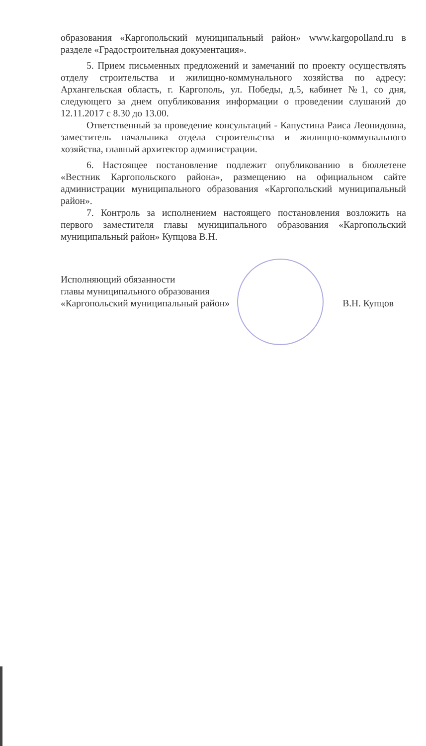образования «Каргопольский муниципальный район» www.kargopolland.ru в разделе «Градостроительная документация».
5. Прием письменных предложений и замечаний по проекту осуществлять отделу строительства и жилищно-коммунального хозяйства по адресу: Архангельская область, г. Каргополь, ул. Победы, д.5, кабинет №1, со дня, следующего за днем опубликования информации о проведении слушаний до 12.11.2017 с 8.30 до 13.00.
Ответственный за проведение консультаций - Капустина Раиса Леонидовна, заместитель начальника отдела строительства и жилищно-коммунального хозяйства, главный архитектор администрации.
6. Настоящее постановление подлежит опубликованию в бюллетене «Вестник Каргопольского района», размещению на официальном сайте администрации муниципального образования «Каргопольский муниципальный район».
7. Контроль за исполнением настоящего постановления возложить на первого заместителя главы муниципального образования «Каргопольский муниципальный район» Купцова В.Н.
Исполняющий обязанности
главы муниципального образования
«Каргопольский муниципальный район»
В.Н. Купцов